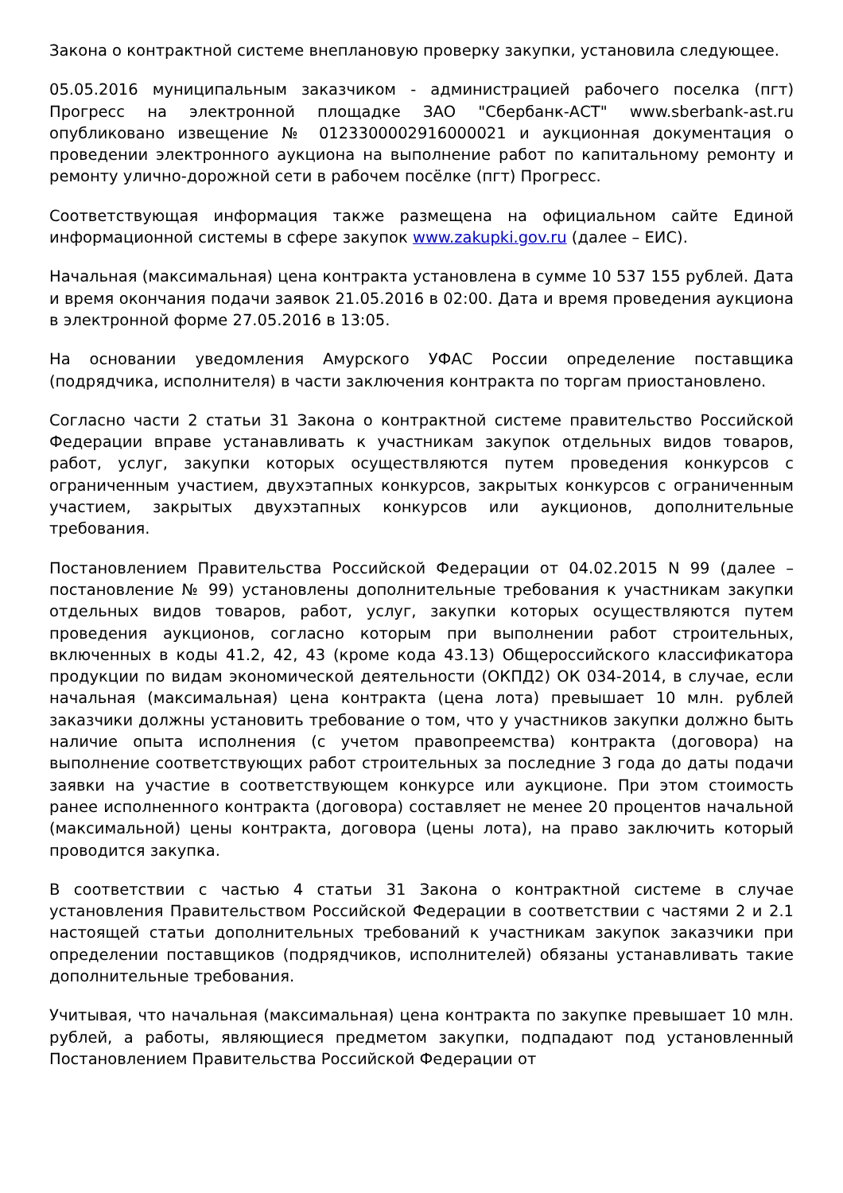Закона о контрактной системе внеплановую проверку закупки, установила следующее.
05.05.2016 муниципальным заказчиком - администрацией рабочего поселка (пгт) Прогресс на электронной площадке ЗАО "Сбербанк-АСТ" www.sberbank-ast.ru опубликовано извещение № 0123300002916000021 и аукционная документация о проведении электронного аукциона на выполнение работ по капитальному ремонту и ремонту улично-дорожной сети в рабочем посёлке (пгт) Прогресс.
Соответствующая информация также размещена на официальном сайте Единой информационной системы в сфере закупок www.zakupki.gov.ru (далее – ЕИС).
Начальная (максимальная) цена контракта установлена в сумме 10 537 155 рублей. Дата и время окончания подачи заявок 21.05.2016 в 02:00. Дата и время проведения аукциона в электронной форме 27.05.2016 в 13:05.
На основании уведомления Амурского УФАС России определение поставщика (подрядчика, исполнителя) в части заключения контракта по торгам приостановлено.
Согласно части 2 статьи 31 Закона о контрактной системе правительство Российской Федерации вправе устанавливать к участникам закупок отдельных видов товаров, работ, услуг, закупки которых осуществляются путем проведения конкурсов с ограниченным участием, двухэтапных конкурсов, закрытых конкурсов с ограниченным участием, закрытых двухэтапных конкурсов или аукционов, дополнительные требования.
Постановлением Правительства Российской Федерации от 04.02.2015 N 99 (далее – постановление № 99) установлены дополнительные требования к участникам закупки отдельных видов товаров, работ, услуг, закупки которых осуществляются путем проведения аукционов, согласно которым при выполнении работ строительных, включенных в коды 41.2, 42, 43 (кроме кода 43.13) Общероссийского классификатора продукции по видам экономической деятельности (ОКПД2) ОК 034-2014, в случае, если начальная (максимальная) цена контракта (цена лота) превышает 10 млн. рублей заказчики должны установить требование о том, что у участников закупки должно быть наличие опыта исполнения (с учетом правопреемства) контракта (договора) на выполнение соответствующих работ строительных за последние 3 года до даты подачи заявки на участие в соответствующем конкурсе или аукционе. При этом стоимость ранее исполненного контракта (договора) составляет не менее 20 процентов начальной (максимальной) цены контракта, договора (цены лота), на право заключить который проводится закупка.
В соответствии с частью 4 статьи 31 Закона о контрактной системе в случае установления Правительством Российской Федерации в соответствии с частями 2 и 2.1 настоящей статьи дополнительных требований к участникам закупок заказчики при определении поставщиков (подрядчиков, исполнителей) обязаны устанавливать такие дополнительные требования.
Учитывая, что начальная (максимальная) цена контракта по закупке превышает 10 млн. рублей, а работы, являющиеся предметом закупки, подпадают под установленный Постановлением Правительства Российской Федерации от